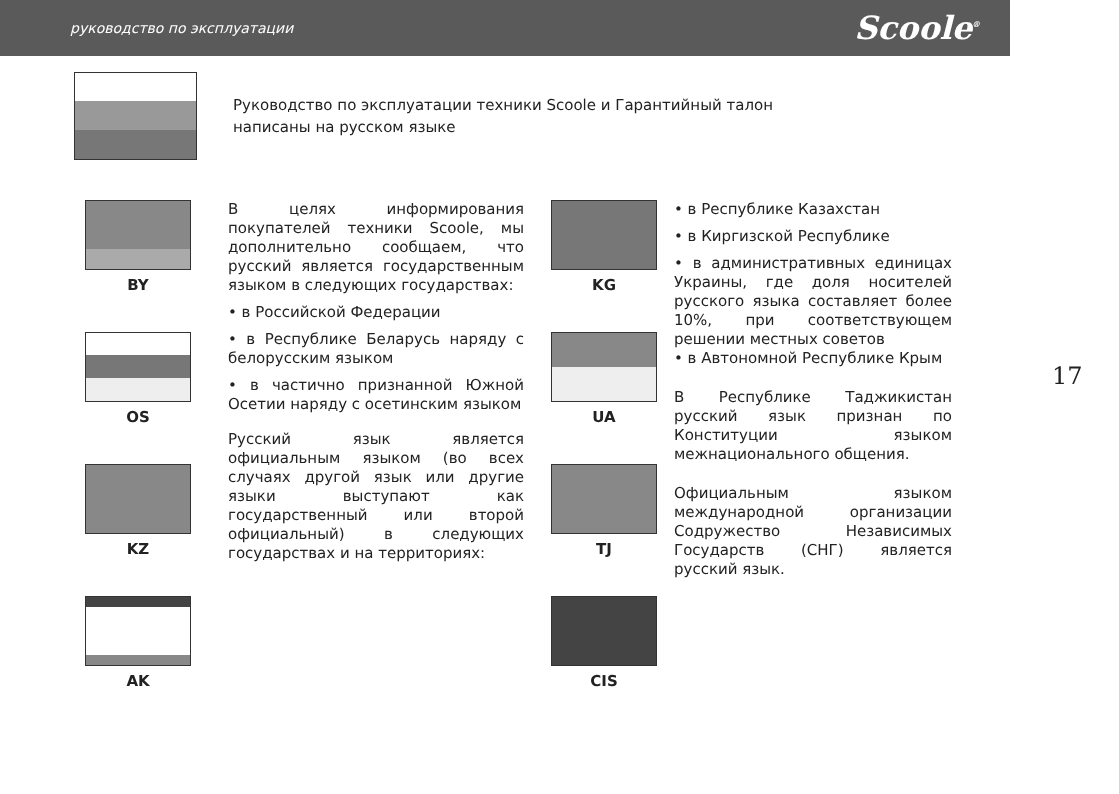руководство по эксплуатации Scoole<sup>®</sup>
Руководство по эксплуатации техники Scoole и Гарантийный талон
написаны на русском языке
BY
OS
KZ
AK
В целях информирования покупателей техники Scoole, мы дополнительно сообщаем, что русский является государственным языком в следующих государствах:
• в Российской Федерации
• в Республике Беларусь наряду с белорусским языком
• в частично признанной Южной Осетии наряду с осетинским языком
Русский язык является официальным языком (во всех случаях другой язык или другие языки выступают как государственный или второй официальный) в следующих государствах и на территориях:
KG
UA
TJ
CIS
• в Республике Казахстан
• в Киргизской Республике
• в административных единицах Украины, где доля носителей русского языка составляет более 10%, при соответствующем решении местных советов
• в Автономной Республике Крым
В Республике Таджикистан русский язык признан по Конституции языком межнационального общения.
Официальным языком международной организации Содружество Независимых Государств (СНГ) является русский язык.
17